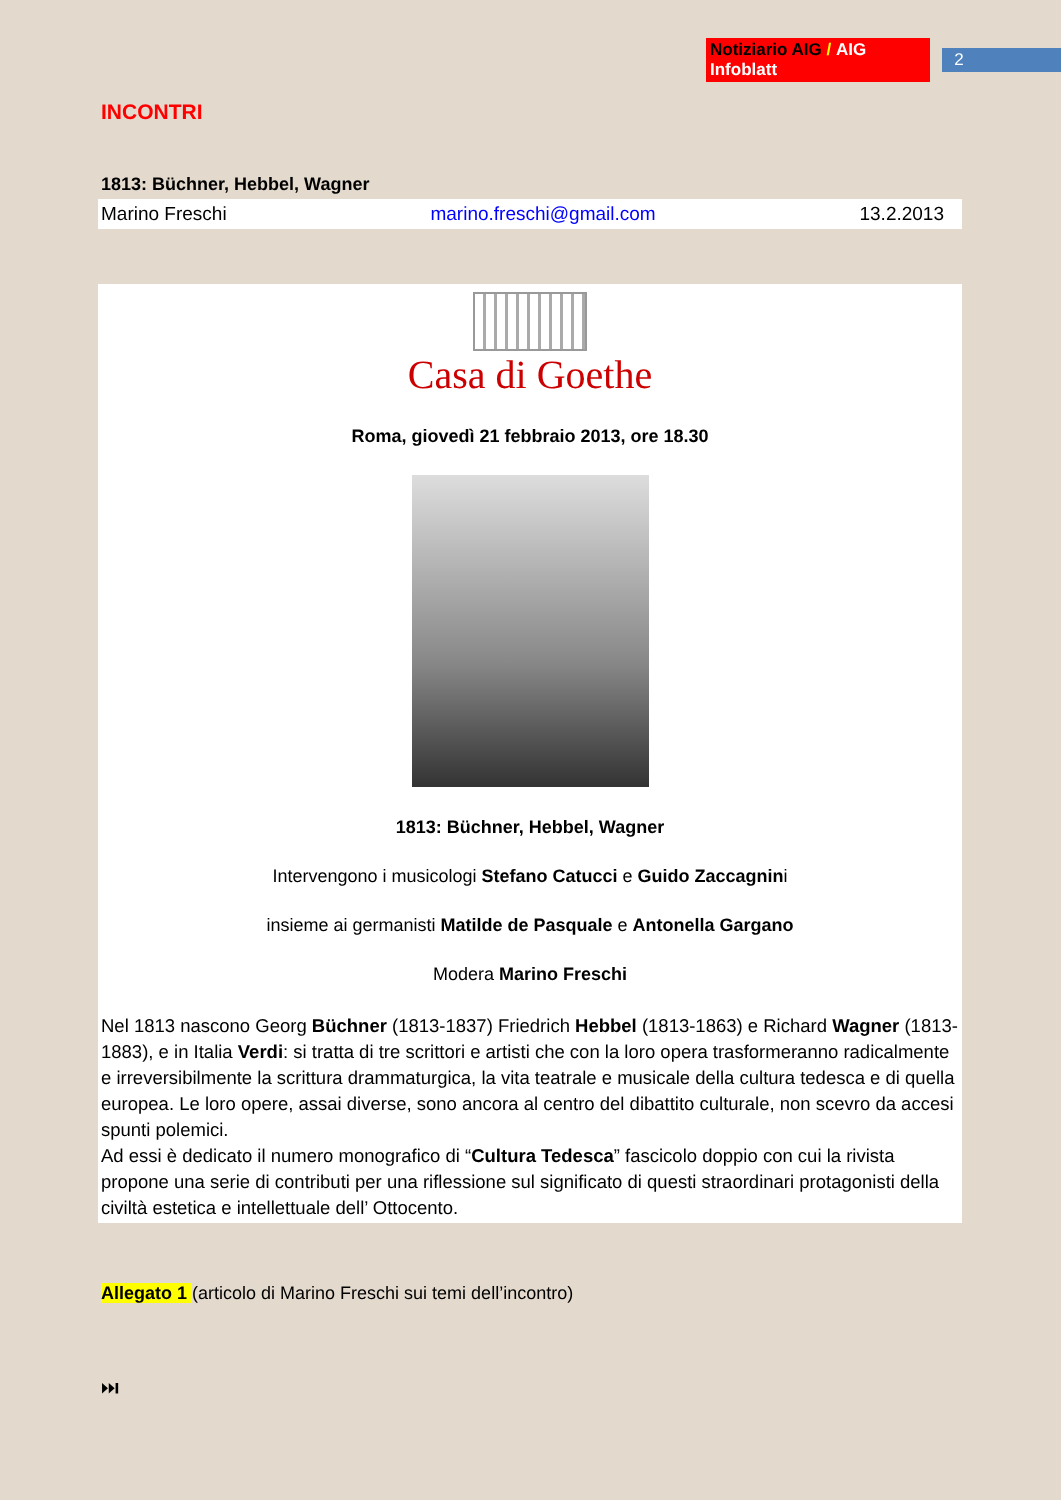Notiziario AIG / AIG Infoblatt 2
INCONTRI
1813: Büchner, Hebbel, Wagner
Marino Freschi marino.freschi@gmail.com 13.2.2013
Casa di Goethe
Roma, giovedì 21 febbraio 2013, ore 18.30
1813: Büchner, Hebbel, Wagner
Intervengono i musicologi Stefano Catucci e Guido Zaccagnini
insieme ai germanisti Matilde de Pasquale e Antonella Gargano
Modera Marino Freschi
Nel 1813 nascono Georg Büchner (1813-1837) Friedrich Hebbel (1813-1863) e Richard Wagner (1813-1883), e in Italia Verdi: si tratta di tre scrittori e artisti che con la loro opera trasformeranno radicalmente e irreversibilmente la scrittura drammaturgica, la vita teatrale e musicale della cultura tedesca e di quella europea. Le loro opere, assai diverse, sono ancora al centro del dibattito culturale, non scevro da accesi spunti polemici.
Ad essi è dedicato il numero monografico di “Cultura Tedesca” fascicolo doppio con cui la rivista propone una serie di contributi per una riflessione sul significato di questi straordinari protagonisti della civiltà estetica e intellettuale dell’ Ottocento.
Allegato 1 (articolo di Marino Freschi sui temi dell’incontro)
⏭